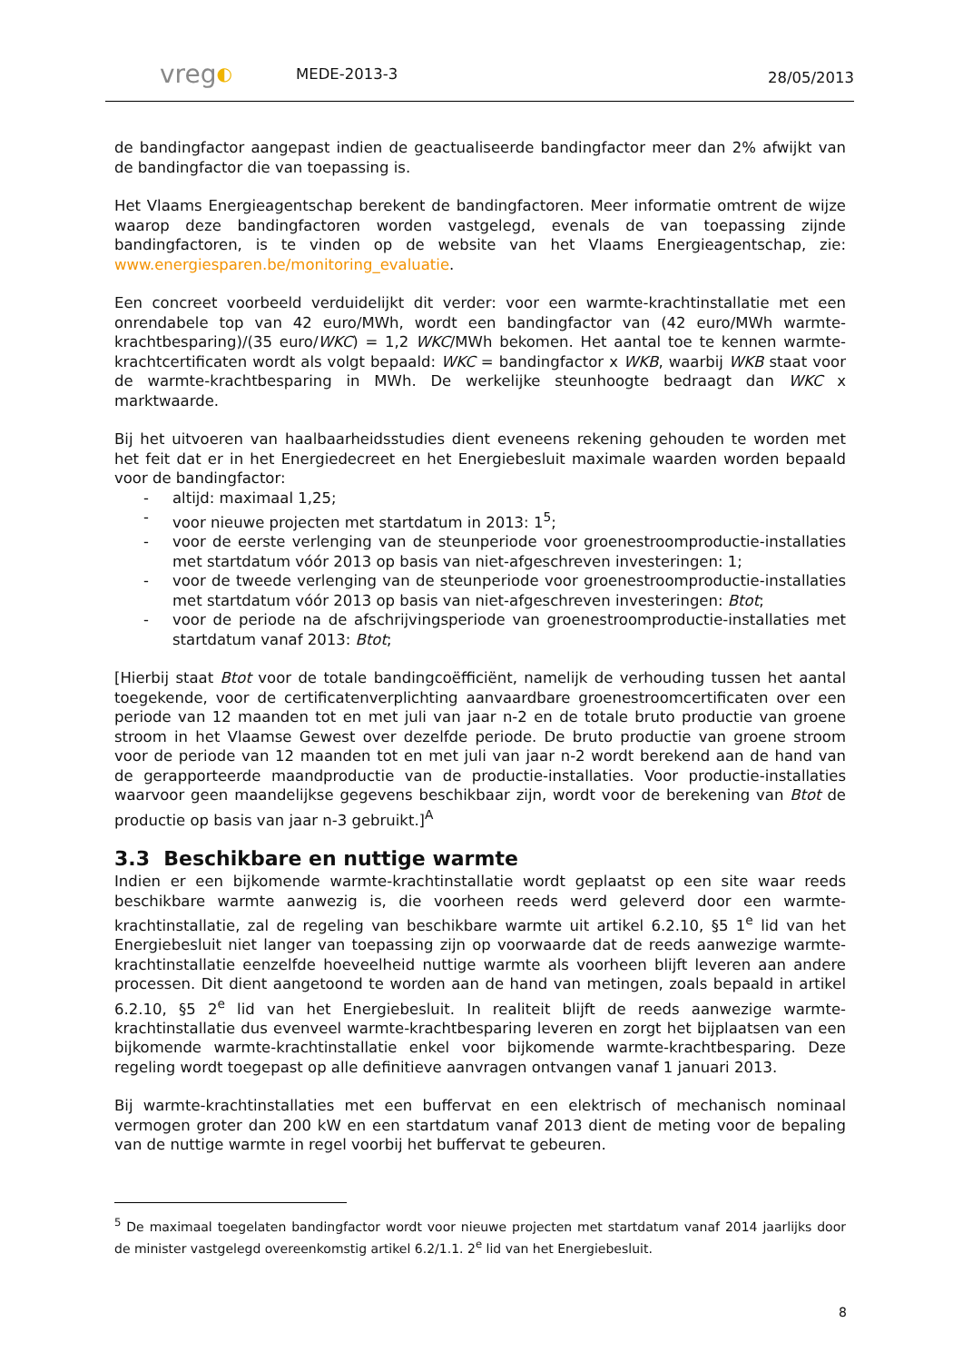vreg◐
MEDE-2013-3
28/05/2013
de bandingfactor aangepast indien de geactualiseerde bandingfactor meer dan 2% afwijkt van de bandingfactor die van toepassing is.
Het Vlaams Energieagentschap berekent de bandingfactoren. Meer informatie omtrent de wijze waarop deze bandingfactoren worden vastgelegd, evenals de van toepassing zijnde bandingfactoren, is te vinden op de website van het Vlaams Energieagentschap, zie: www.energiesparen.be/monitoring_evaluatie.
Een concreet voorbeeld verduidelijkt dit verder: voor een warmte-krachtinstallatie met een onrendabele top van 42 euro/MWh, wordt een bandingfactor van (42 euro/MWh warmte-krachtbesparing)/(35 euro/WKC) = 1,2 WKC/MWh bekomen. Het aantal toe te kennen warmte-krachtcertificaten wordt als volgt bepaald: WKC = bandingfactor x WKB, waarbij WKB staat voor de warmte-krachtbesparing in MWh. De werkelijke steunhoogte bedraagt dan WKC x marktwaarde.
Bij het uitvoeren van haalbaarheidsstudies dient eveneens rekening gehouden te worden met het feit dat er in het Energiedecreet en het Energiebesluit maximale waarden worden bepaald voor de bandingfactor:
- altijd: maximaal 1,25;
- voor nieuwe projecten met startdatum in 2013: 1<sup>5</sup>;
- voor de eerste verlenging van de steunperiode voor groenestroomproductie-installaties met startdatum vóór 2013 op basis van niet-afgeschreven investeringen: 1;
- voor de tweede verlenging van de steunperiode voor groenestroomproductie-installaties met startdatum vóór 2013 op basis van niet-afgeschreven investeringen: Btot;
- voor de periode na de afschrijvingsperiode van groenestroomproductie-installaties met startdatum vanaf 2013: Btot;
[Hierbij staat Btot voor de totale bandingcoëfficiënt, namelijk de verhouding tussen het aantal toegekende, voor de certificatenverplichting aanvaardbare groenestroomcertificaten over een periode van 12 maanden tot en met juli van jaar n-2 en de totale bruto productie van groene stroom in het Vlaamse Gewest over dezelfde periode. De bruto productie van groene stroom voor de periode van 12 maanden tot en met juli van jaar n-2 wordt berekend aan de hand van de gerapporteerde maandproductie van de productie-installaties. Voor productie-installaties waarvoor geen maandelijkse gegevens beschikbaar zijn, wordt voor de berekening van Btot de productie op basis van jaar n-3 gebruikt.]<sup>A</sup>
3.3 Beschikbare en nuttige warmte
Indien er een bijkomende warmte-krachtinstallatie wordt geplaatst op een site waar reeds beschikbare warmte aanwezig is, die voorheen reeds werd geleverd door een warmte-krachtinstallatie, zal de regeling van beschikbare warmte uit artikel 6.2.10, §5 1<sup>e</sup> lid van het Energiebesluit niet langer van toepassing zijn op voorwaarde dat de reeds aanwezige warmte-krachtinstallatie eenzelfde hoeveelheid nuttige warmte als voorheen blijft leveren aan andere processen. Dit dient aangetoond te worden aan de hand van metingen, zoals bepaald in artikel 6.2.10, §5 2<sup>e</sup> lid van het Energiebesluit. In realiteit blijft de reeds aanwezige warmte-krachtinstallatie dus evenveel warmte-krachtbesparing leveren en zorgt het bijplaatsen van een bijkomende warmte-krachtinstallatie enkel voor bijkomende warmte-krachtbesparing. Deze regeling wordt toegepast op alle definitieve aanvragen ontvangen vanaf 1 januari 2013.
Bij warmte-krachtinstallaties met een buffervat en een elektrisch of mechanisch nominaal vermogen groter dan 200 kW en een startdatum vanaf 2013 dient de meting voor de bepaling van de nuttige warmte in regel voorbij het buffervat te gebeuren.
<sup>5</sup> De maximaal toegelaten bandingfactor wordt voor nieuwe projecten met startdatum vanaf 2014 jaarlijks door de minister vastgelegd overeenkomstig artikel 6.2/1.1. 2<sup>e</sup> lid van het Energiebesluit.
8